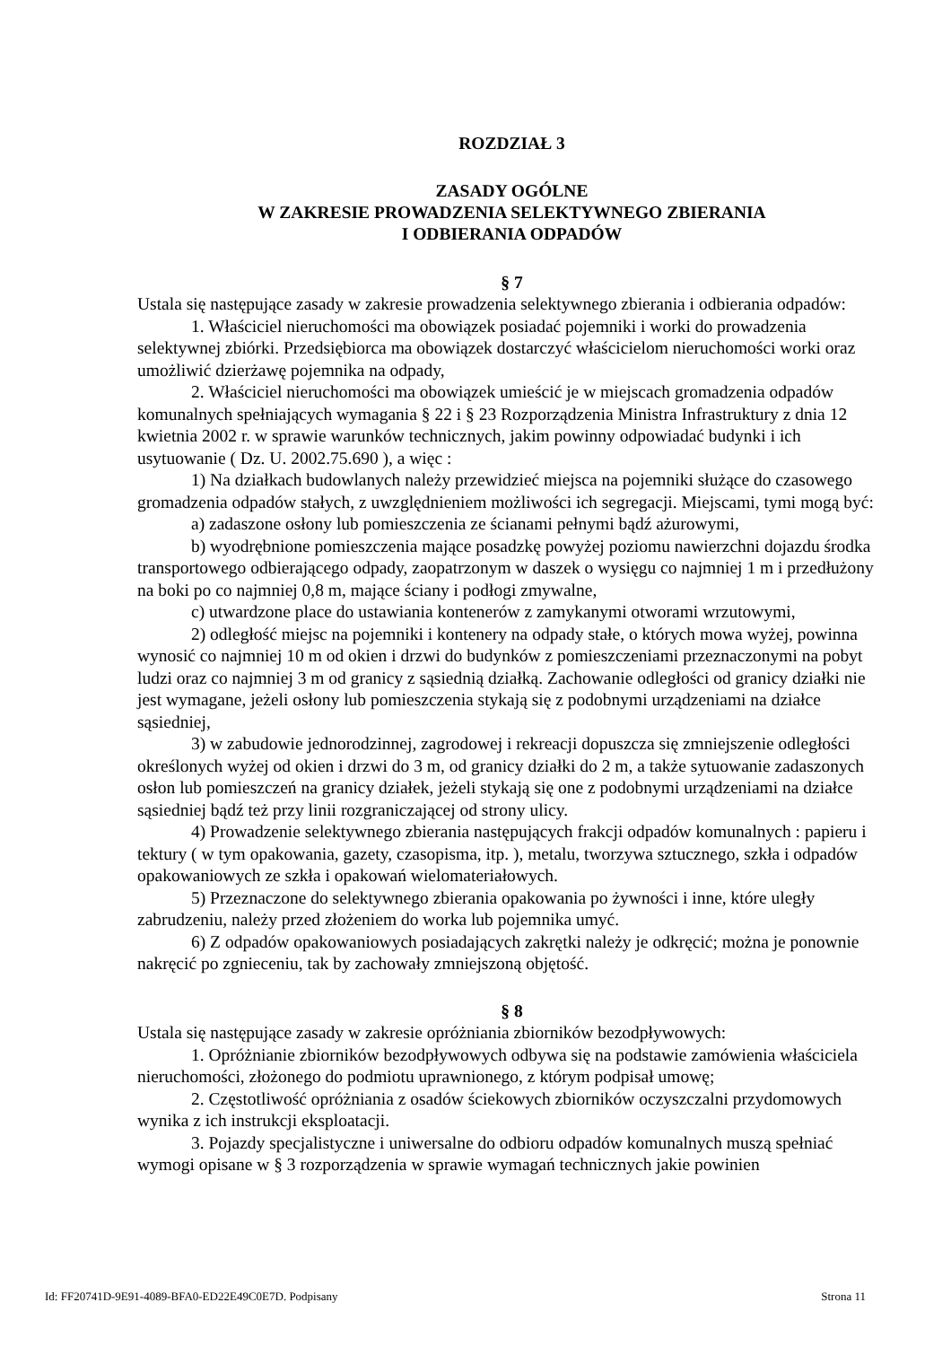ROZDZIAŁ 3
ZASADY OGÓLNE
W ZAKRESIE PROWADZENIA SELEKTYWNEGO ZBIERANIA
I ODBIERANIA ODPADÓW
§ 7
Ustala się następujące zasady w zakresie prowadzenia selektywnego zbierania i odbierania odpadów:
1. Właściciel nieruchomości ma obowiązek posiadać pojemniki i worki do prowadzenia selektywnej zbiórki. Przedsiębiorca ma obowiązek dostarczyć właścicielom nieruchomości worki oraz umożliwić dzierżawę pojemnika na odpady,
2. Właściciel nieruchomości ma obowiązek umieścić je w miejscach gromadzenia odpadów komunalnych spełniających wymagania § 22 i § 23 Rozporządzenia Ministra Infrastruktury z dnia 12 kwietnia 2002 r. w sprawie warunków technicznych, jakim powinny odpowiadać budynki i ich usytuowanie ( Dz. U. 2002.75.690 ), a więc :
1) Na działkach budowlanych należy przewidzieć miejsca na pojemniki służące do czasowego gromadzenia odpadów stałych, z uwzględnieniem możliwości ich segregacji. Miejscami, tymi mogą być:
a) zadaszone osłony lub pomieszczenia ze ścianami pełnymi bądź ażurowymi,
b) wyodrębnione pomieszczenia mające posadzkę powyżej poziomu nawierzchni dojazdu środka transportowego odbierającego odpady, zaopatrzonym w daszek o wysięgu co najmniej 1 m i przedłużony na boki po co najmniej 0,8 m, mające ściany i podłogi zmywalne,
c) utwardzone place do ustawiania kontenerów z zamykanymi otworami wrzutowymi,
2) odległość miejsc na pojemniki i kontenery na odpady stałe, o których mowa wyżej, powinna wynosić co najmniej 10 m od okien i drzwi do budynków z pomieszczeniami przeznaczonymi na pobyt ludzi oraz co najmniej 3 m od granicy z sąsiednią działką. Zachowanie odległości od granicy działki nie jest wymagane, jeżeli osłony lub pomieszczenia stykają się z podobnymi urządzeniami na działce sąsiedniej,
3) w zabudowie jednorodzinnej, zagrodowej i rekreacji dopuszcza się zmniejszenie odległości określonych wyżej od okien i drzwi do 3 m, od granicy działki do 2 m, a także sytuowanie zadaszonych osłon lub pomieszczeń na granicy działek, jeżeli stykają się one z podobnymi urządzeniami na działce sąsiedniej bądź też przy linii rozgraniczającej od strony ulicy.
4) Prowadzenie selektywnego zbierania następujących frakcji odpadów komunalnych : papieru i tektury ( w tym opakowania, gazety, czasopisma, itp. ), metalu, tworzywa sztucznego, szkła i odpadów opakowaniowych ze szkła i opakowań wielomateriałowych.
5) Przeznaczone do selektywnego zbierania opakowania po żywności i inne, które uległy zabrudzeniu, należy przed złożeniem do worka lub pojemnika umyć.
6) Z odpadów opakowaniowych posiadających zakrętki należy je odkręcić; można je ponownie nakręcić po zgnieceniu, tak by zachowały zmniejszoną objętość.
§ 8
Ustala się następujące zasady w zakresie opróżniania zbiorników bezodpływowych:
1. Opróżnianie zbiorników bezodpływowych odbywa się na podstawie zamówienia właściciela nieruchomości, złożonego do podmiotu uprawnionego, z którym podpisał umowę;
2. Częstotliwość opróżniania z osadów ściekowych zbiorników oczyszczalni przydomowych wynika z ich instrukcji eksploatacji.
3. Pojazdy specjalistyczne i uniwersalne do odbioru odpadów komunalnych muszą spełniać wymogi opisane w § 3 rozporządzenia w sprawie wymagań technicznych jakie powinien
Id: FF20741D-9E91-4089-BFA0-ED22E49C0E7D. Podpisany Strona 11